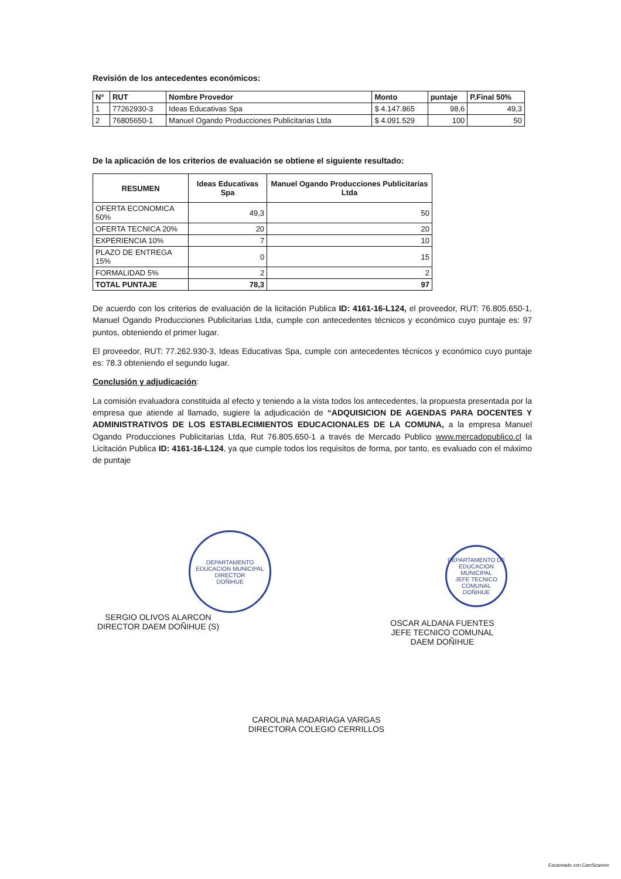Revisión de los antecedentes económicos:
| N° | RUT | Nombre Provedor | Monto | puntaje | P.Final 50% |
| --- | --- | --- | --- | --- | --- |
| 1 | 77262930-3 | Ideas Educativas Spa | $ 4.147.865 | 98,6 | 49,3 |
| 2 | 76805650-1 | Manuel Ogando Producciones Publicitarias Ltda | $ 4.091.529 | 100 | 50 |
De la aplicación de los criterios de evaluación se obtiene el siguiente resultado:
| RESUMEN | Ideas Educativas Spa | Manuel Ogando Producciones Publicitarias Ltda |
| --- | --- | --- |
| OFERTA ECONOMICA 50% | 49,3 | 50 |
| OFERTA TECNICA 20% | 20 | 20 |
| EXPERIENCIA 10% | 7 | 10 |
| PLAZO DE ENTREGA 15% | 0 | 15 |
| FORMALIDAD 5% | 2 | 2 |
| TOTAL PUNTAJE | 78,3 | 97 |
De acuerdo con los criterios de evaluación de la licitación Publica ID: 4161-16-L124, el proveedor, RUT: 76.805.650-1, Manuel Ogando Producciones Publicitarias Ltda, cumple con antecedentes técnicos y económico cuyo puntaje es: 97 puntos, obteniendo el primer lugar.
El proveedor, RUT: 77.262.930-3, Ideas Educativas Spa, cumple con antecedentes técnicos y económico cuyo puntaje es: 78.3 obteniendo el segundo lugar.
Conclusión y adjudicación:
La comisión evaluadora constituida al efecto y teniendo a la vista todos los antecedentes, la propuesta presentada por la empresa que atiende al llamado, sugiere la adjudicación de “ADQUISICION DE AGENDAS PARA DOCENTES Y ADMINISTRATIVOS DE LOS ESTABLECIMIENTOS EDUCACIONALES DE LA COMUNA, a la empresa Manuel Ogando Producciones Publicitarias Ltda, Rut 76.805.650-1 a través de Mercado Publico www.mercadopublico.cl la Licitación Publica ID: 4161-16-L124, ya que cumple todos los requisitos de forma, por tanto, es evaluado con el máximo de puntaje
DEPARTAMENTO EDUCACION MUNICIPAL
DIRECTOR
DOÑIHUE
DEPARTAMENTO DE EDUCACION MUNICIPAL
JEFE TECNICO COMUNAL
DOÑIHUE
SERGIO OLIVOS ALARCON
DIRECTOR DAEM DOÑIHUE (S)
OSCAR ALDANA FUENTES
JEFE TECNICO COMUNAL
DAEM DOÑIHUE
CAROLINA MADARIAGA VARGAS
DIRECTORA COLEGIO CERRILLOS
Escaneado con CamScanner